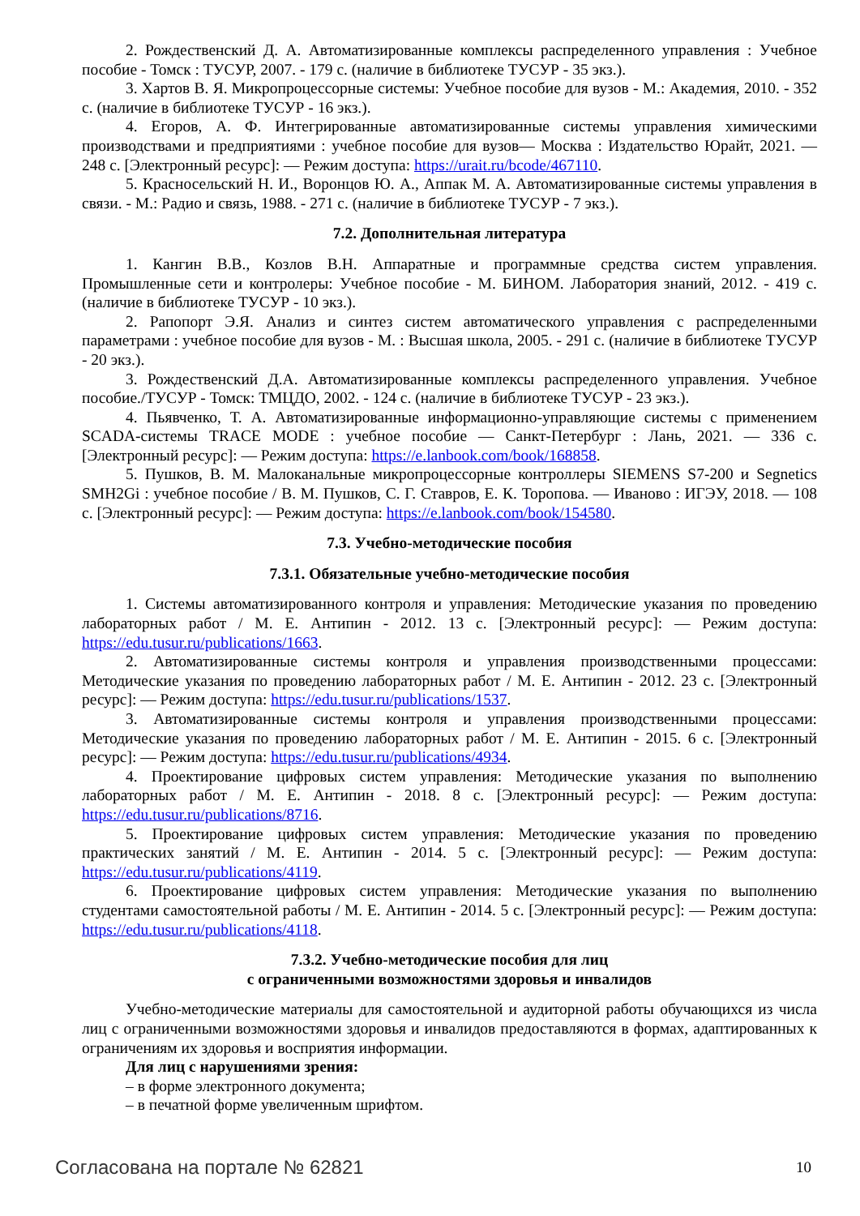2. Рождественский Д. А. Автоматизированные комплексы распределенного управления : Учебное пособие - Томск : ТУСУР, 2007. - 179 с. (наличие в библиотеке ТУСУР - 35 экз.).
3. Хартов В. Я. Микропроцессорные системы: Учебное пособие для вузов - М.: Академия, 2010. - 352 с. (наличие в библиотеке ТУСУР - 16 экз.).
4. Егоров, А. Ф. Интегрированные автоматизированные системы управления химическими производствами и предприятиями : учебное пособие для вузов— Москва : Издательство Юрайт, 2021. — 248 с. [Электронный ресурс]: — Режим доступа: https://urait.ru/bcode/467110.
5. Красносельский Н. И., Воронцов Ю. А., Аппак М. А. Автоматизированные системы управления в связи. - М.: Радио и связь, 1988. - 271 с. (наличие в библиотеке ТУСУР - 7 экз.).
7.2. Дополнительная литература
1. Кангин В.В., Козлов В.Н. Аппаратные и программные средства систем управления. Промышленные сети и контролеры: Учебное пособие - М. БИНОМ. Лаборатория знаний, 2012. - 419 с. (наличие в библиотеке ТУСУР - 10 экз.).
2. Рапопорт Э.Я. Анализ и синтез систем автоматического управления с распределенными параметрами : учебное пособие для вузов - М. : Высшая школа, 2005. - 291 с. (наличие в библиотеке ТУСУР - 20 экз.).
3. Рождественский Д.А. Автоматизированные комплексы распределенного управления. Учебное пособие./ТУСУР - Томск: ТМЦДО, 2002. - 124 с. (наличие в библиотеке ТУСУР - 23 экз.).
4. Пьявченко, Т. А. Автоматизированные информационно-управляющие системы с применением SCADA-системы TRACE MODE : учебное пособие — Санкт-Петербург : Лань, 2021. — 336 с. [Электронный ресурс]: — Режим доступа: https://e.lanbook.com/book/168858.
5. Пушков, В. М. Малоканальные микропроцессорные контроллеры SIEMENS S7-200 и Segnetics SMH2Gi : учебное пособие / В. М. Пушков, С. Г. Ставров, Е. К. Торопова. — Иваново : ИГЭУ, 2018. — 108 с. [Электронный ресурс]: — Режим доступа: https://e.lanbook.com/book/154580.
7.3. Учебно-методические пособия
7.3.1. Обязательные учебно-методические пособия
1. Системы автоматизированного контроля и управления: Методические указания по проведению лабораторных работ / М. Е. Антипин - 2012. 13 с. [Электронный ресурс]: — Режим доступа: https://edu.tusur.ru/publications/1663.
2. Автоматизированные системы контроля и управления производственными процессами: Методические указания по проведению лабораторных работ / М. Е. Антипин - 2012. 23 с. [Электронный ресурс]: — Режим доступа: https://edu.tusur.ru/publications/1537.
3. Автоматизированные системы контроля и управления производственными процессами: Методические указания по проведению лабораторных работ / М. Е. Антипин - 2015. 6 с. [Электронный ресурс]: — Режим доступа: https://edu.tusur.ru/publications/4934.
4. Проектирование цифровых систем управления: Методические указания по выполнению лабораторных работ / М. Е. Антипин - 2018. 8 с. [Электронный ресурс]: — Режим доступа: https://edu.tusur.ru/publications/8716.
5. Проектирование цифровых систем управления: Методические указания по проведению практических занятий / М. Е. Антипин - 2014. 5 с. [Электронный ресурс]: — Режим доступа: https://edu.tusur.ru/publications/4119.
6. Проектирование цифровых систем управления: Методические указания по выполнению студентами самостоятельной работы / М. Е. Антипин - 2014. 5 с. [Электронный ресурс]: — Режим доступа: https://edu.tusur.ru/publications/4118.
7.3.2. Учебно-методические пособия для лиц
с ограниченными возможностями здоровья и инвалидов
Учебно-методические материалы для самостоятельной и аудиторной работы обучающихся из числа лиц с ограниченными возможностями здоровья и инвалидов предоставляются в формах, адаптированных к ограничениям их здоровья и восприятия информации.
Для лиц с нарушениями зрения:
– в форме электронного документа;
– в печатной форме увеличенным шрифтом.
Согласована на портале № 62821 10